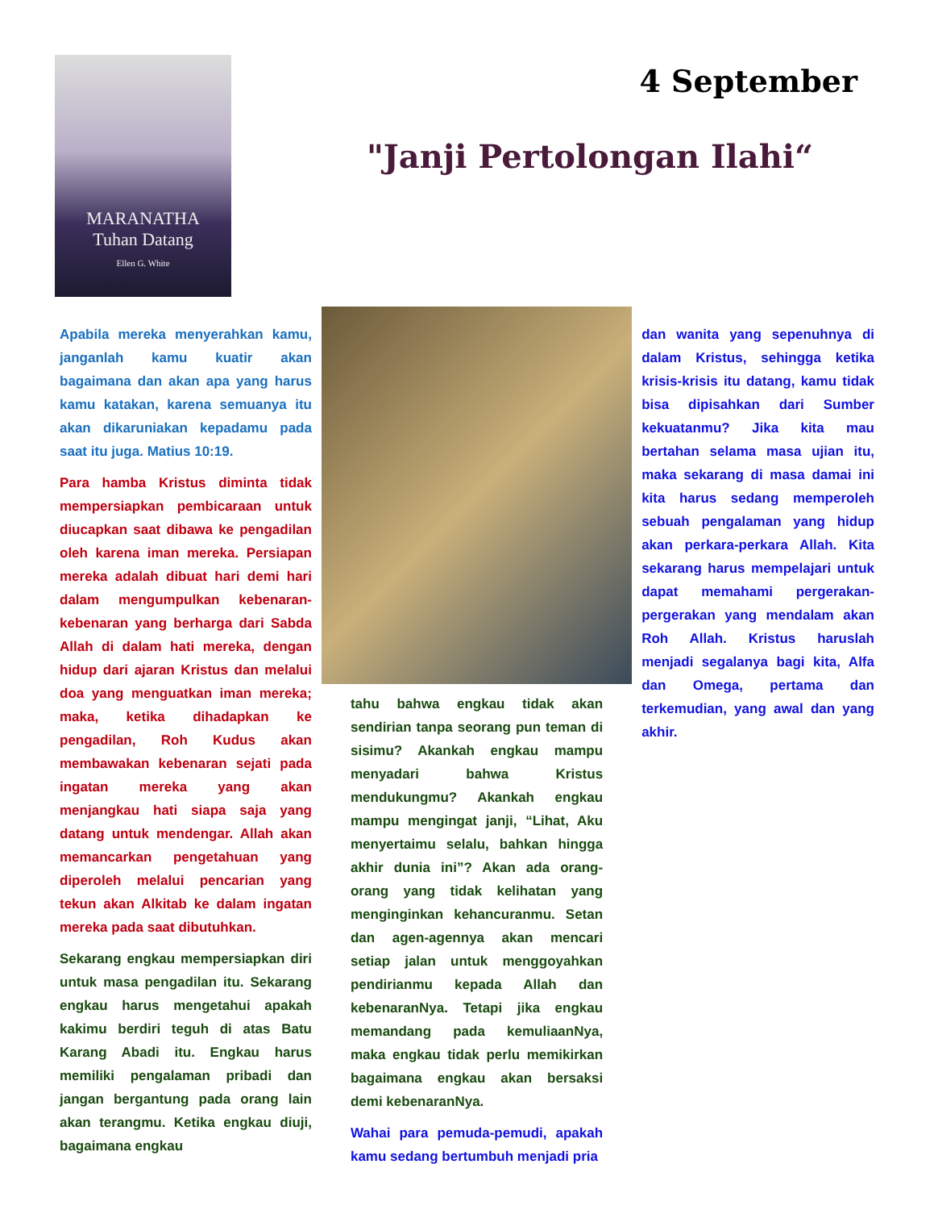MARANATHA
Tuhan Datang
Ellen G. White
4 September
"Janji Pertolongan Ilahi“
Apabila mereka menyerahkan kamu, janganlah kamu kuatir akan bagaimana dan akan apa yang harus kamu katakan, karena semuanya itu akan dikaruniakan kepadamu pada saat itu juga. Matius 10:19.
Para hamba Kristus diminta tidak mempersiapkan pembicaraan untuk diucapkan saat dibawa ke pengadilan oleh karena iman mereka. Persiapan mereka adalah dibuat hari demi hari dalam mengumpulkan kebenaran-kebenaran yang berharga dari Sabda Allah di dalam hati mereka, dengan hidup dari ajaran Kristus dan melalui doa yang menguatkan iman mereka; maka, ketika dihadapkan ke pengadilan, Roh Kudus akan membawakan kebenaran sejati pada ingatan mereka yang akan menjangkau hati siapa saja yang datang untuk mendengar. Allah akan memancarkan pengetahuan yang diperoleh melalui pencarian yang tekun akan Alkitab ke dalam ingatan mereka pada saat dibutuhkan.
Sekarang engkau mempersiapkan diri untuk masa pengadilan itu. Sekarang engkau harus mengetahui apakah kakimu berdiri teguh di atas Batu Karang Abadi itu. Engkau harus memiliki pengalaman pribadi dan jangan bergantung pada orang lain akan terangmu. Ketika engkau diuji, bagaimana engkau
tahu bahwa engkau tidak akan sendirian tanpa seorang pun teman di sisimu? Akankah engkau mampu menyadari bahwa Kristus mendukungmu? Akankah engkau mampu mengingat janji, “Lihat, Aku menyertaimu selalu, bahkan hingga akhir dunia ini”? Akan ada orang-orang yang tidak kelihatan yang menginginkan kehancuranmu. Setan dan agen-agennya akan mencari setiap jalan untuk menggoyahkan pendirianmu kepada Allah dan kebenaranNya. Tetapi jika engkau memandang pada kemuliaanNya, maka engkau tidak perlu memikirkan bagaimana engkau akan bersaksi demi kebenaranNya.
Wahai para pemuda-pemudi, apakah kamu sedang bertumbuh menjadi pria
dan wanita yang sepenuhnya di dalam Kristus, sehingga ketika krisis-krisis itu datang, kamu tidak bisa dipisahkan dari Sumber kekuatanmu? Jika kita mau bertahan selama masa ujian itu, maka sekarang di masa damai ini kita harus sedang memperoleh sebuah pengalaman yang hidup akan perkara-perkara Allah. Kita sekarang harus mempelajari untuk dapat memahami pergerakan-pergerakan yang mendalam akan Roh Allah. Kristus haruslah menjadi segalanya bagi kita, Alfa dan Omega, pertama dan terkemudian, yang awal dan yang akhir.